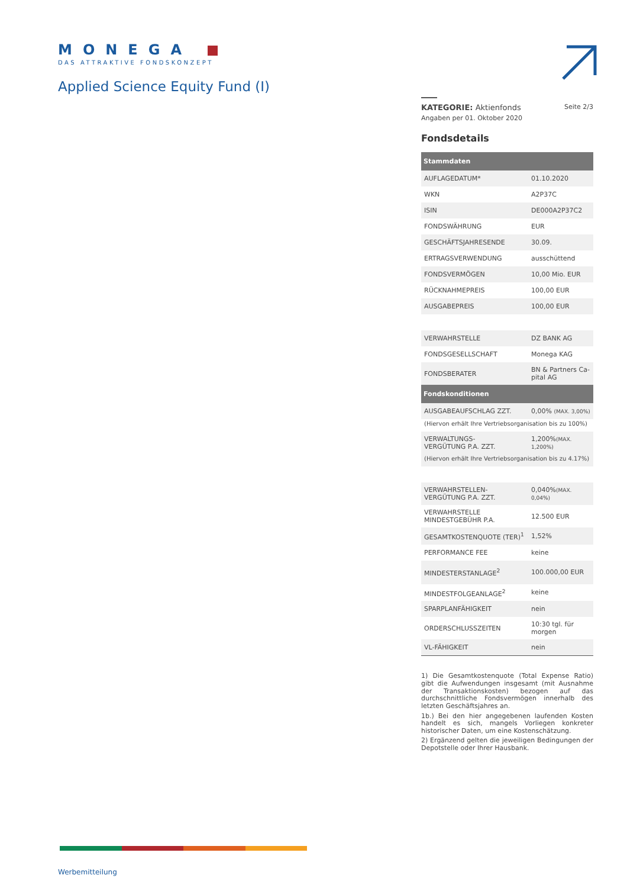MONEGA
DAS ATTRAKTIVE FONDSKONZEPT
Applied Science Equity Fund (I)
KATEGORIE: Aktienfonds
Seite 2/3
Angaben per 01. Oktober 2020
Fondsdetails
| Stammdaten | |
| --- | --- |
| AUFLAGEDATUM* | 01.10.2020 |
| WKN | A2P37C |
| ISIN | DE000A2P37C2 |
| FONDSWÄHRUNG | EUR |
| GESCHÄFTSJAHRESENDE | 30.09. |
| ERTRAGSVERWENDUNG | ausschüttend |
| FONDSVERMÖGEN | 10,00 Mio. EUR |
| RÜCKNAHMEPREIS | 100,00 EUR |
| AUSGABEPREIS | 100,00 EUR |
| VERWAHRSTELLE | DZ BANK AG |
| FONDSGESELLSCHAFT | Monega KAG |
| FONDSBERATER | BN & Partners Ca-pital AG |
| Fondskonditionen | |
| --- | --- |
| AUSGABEAUFSCHLAG ZZT. | 0,00% (MAX. 3,00%) |
| (Hiervon erhält Ihre Vertriebsorganisation bis zu 100%) | |
| VERWALTUNGS- VERGÜTUNG P.A. ZZT. | 1,200% (MAX. 1,200%) |
| (Hiervon erhält Ihre Vertriebsorganisation bis zu 4.17%) | |
| VERWAHRSTELLEN- VERGÜTUNG P.A. ZZT. | 0,040% (MAX. 0,04%) |
| VERWAHRSTELLE MINDESTGEBÜHR P.A. | 12.500 EUR |
| GESAMTKOSTENQUOTE (TER)<sup>1</sup> | 1,52% |
| PERFORMANCE FEE | keine |
| MINDESTERSTANLAGE<sup>2</sup> | 100.000,00 EUR |
| MINDESTFOLGEANLAGE<sup>2</sup> | keine |
| SPARPLANFÄHIGKEIT | nein |
| ORDERSCHLUSSZEITEN | 10:30 tgl. für morgen |
| VL-FÄHIGKEIT | nein |
1) Die Gesamtkostenquote (Total Expense Ratio) gibt die Aufwendungen insgesamt (mit Ausnahme der Transaktionskosten) bezogen auf das durchschnittliche Fondsvermögen innerhalb des letzten Geschäftsjahres an.
1b.) Bei den hier angegebenen laufenden Kosten handelt es sich, mangels Vorliegen konkreter historischer Daten, um eine Kostenschätzung.
2) Ergänzend gelten die jeweiligen Bedingungen der Depotstelle oder Ihrer Hausbank.
Werbemitteilung